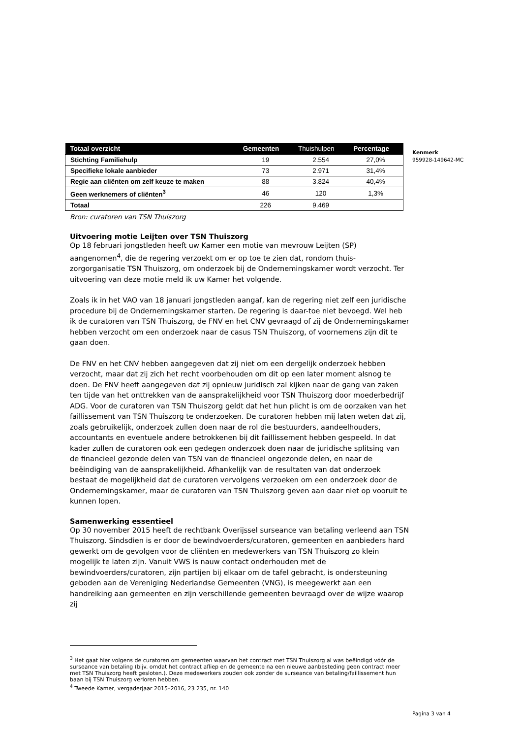Kenmerk
959928-149642-MC
| Totaal overzicht | Gemeenten | Thuishulpen | Percentage |
| --- | --- | --- | --- |
| Stichting Familiehulp | 19 | 2.554 | 27,0% |
| Specifieke lokale aanbieder | 73 | 2.971 | 31,4% |
| Regie aan cliënten om zelf keuze te maken | 88 | 3.824 | 40,4% |
| Geen werknemers of cliënten<sup>3</sup> | 46 | 120 | 1,3% |
| Totaal | 226 | 9.469 | |
Bron: curatoren van TSN Thuiszorg
Uitvoering motie Leijten over TSN Thuiszorg
Op 18 februari jongstleden heeft uw Kamer een motie van mevrouw Leijten (SP) aangenomen<sup>4</sup>, die de regering verzoekt om er op toe te zien dat, rondom thuis-zorgorganisatie TSN Thuiszorg, om onderzoek bij de Ondernemingskamer wordt verzocht. Ter uitvoering van deze motie meld ik uw Kamer het volgende.
Zoals ik in het VAO van 18 januari jongstleden aangaf, kan de regering niet zelf een juridische procedure bij de Ondernemingskamer starten. De regering is daar-toe niet bevoegd. Wel heb ik de curatoren van TSN Thuiszorg, de FNV en het CNV gevraagd of zij de Ondernemingskamer hebben verzocht om een onderzoek naar de casus TSN Thuiszorg, of voornemens zijn dit te gaan doen.
De FNV en het CNV hebben aangegeven dat zij niet om een dergelijk onderzoek hebben verzocht, maar dat zij zich het recht voorbehouden om dit op een later moment alsnog te doen. De FNV heeft aangegeven dat zij opnieuw juridisch zal kijken naar de gang van zaken ten tijde van het onttrekken van de aansprakelijkheid voor TSN Thuiszorg door moederbedrijf ADG. Voor de curatoren van TSN Thuiszorg geldt dat het hun plicht is om de oorzaken van het faillissement van TSN Thuiszorg te onderzoeken. De curatoren hebben mij laten weten dat zij, zoals gebruikelijk, onderzoek zullen doen naar de rol die bestuurders, aandeelhouders, accountants en eventuele andere betrokkenen bij dit faillissement hebben gespeeld. In dat kader zullen de curatoren ook een gedegen onderzoek doen naar de juridische splitsing van de financieel gezonde delen van TSN van de financieel ongezonde delen, en naar de beëindiging van de aansprakelijkheid. Afhankelijk van de resultaten van dat onderzoek bestaat de mogelijkheid dat de curatoren vervolgens verzoeken om een onderzoek door de Ondernemingskamer, maar de curatoren van TSN Thuiszorg geven aan daar niet op vooruit te kunnen lopen.
Samenwerking essentieel
Op 30 november 2015 heeft de rechtbank Overijssel surseance van betaling verleend aan TSN Thuiszorg. Sindsdien is er door de bewindvoerders/curatoren, gemeenten en aanbieders hard gewerkt om de gevolgen voor de cliënten en medewerkers van TSN Thuiszorg zo klein mogelijk te laten zijn. Vanuit VWS is nauw contact onderhouden met de bewindvoerders/curatoren, zijn partijen bij elkaar om de tafel gebracht, is ondersteuning geboden aan de Vereniging Nederlandse Gemeenten (VNG), is meegewerkt aan een handreiking aan gemeenten en zijn verschillende gemeenten bevraagd over de wijze waarop zij
<sup>3</sup> Het gaat hier volgens de curatoren om gemeenten waarvan het contract met TSN Thuiszorg al was beëindigd vóór de surseance van betaling (bijv. omdat het contract afliep en de gemeente na een nieuwe aanbesteding geen contract meer met TSN Thuiszorg heeft gesloten.). Deze medewerkers zouden ook zonder de surseance van betaling/faillissement hun baan bij TSN Thuiszorg verloren hebben.
<sup>4</sup> Tweede Kamer, vergaderjaar 2015–2016, 23 235, nr. 140
Pagina 3 van 4